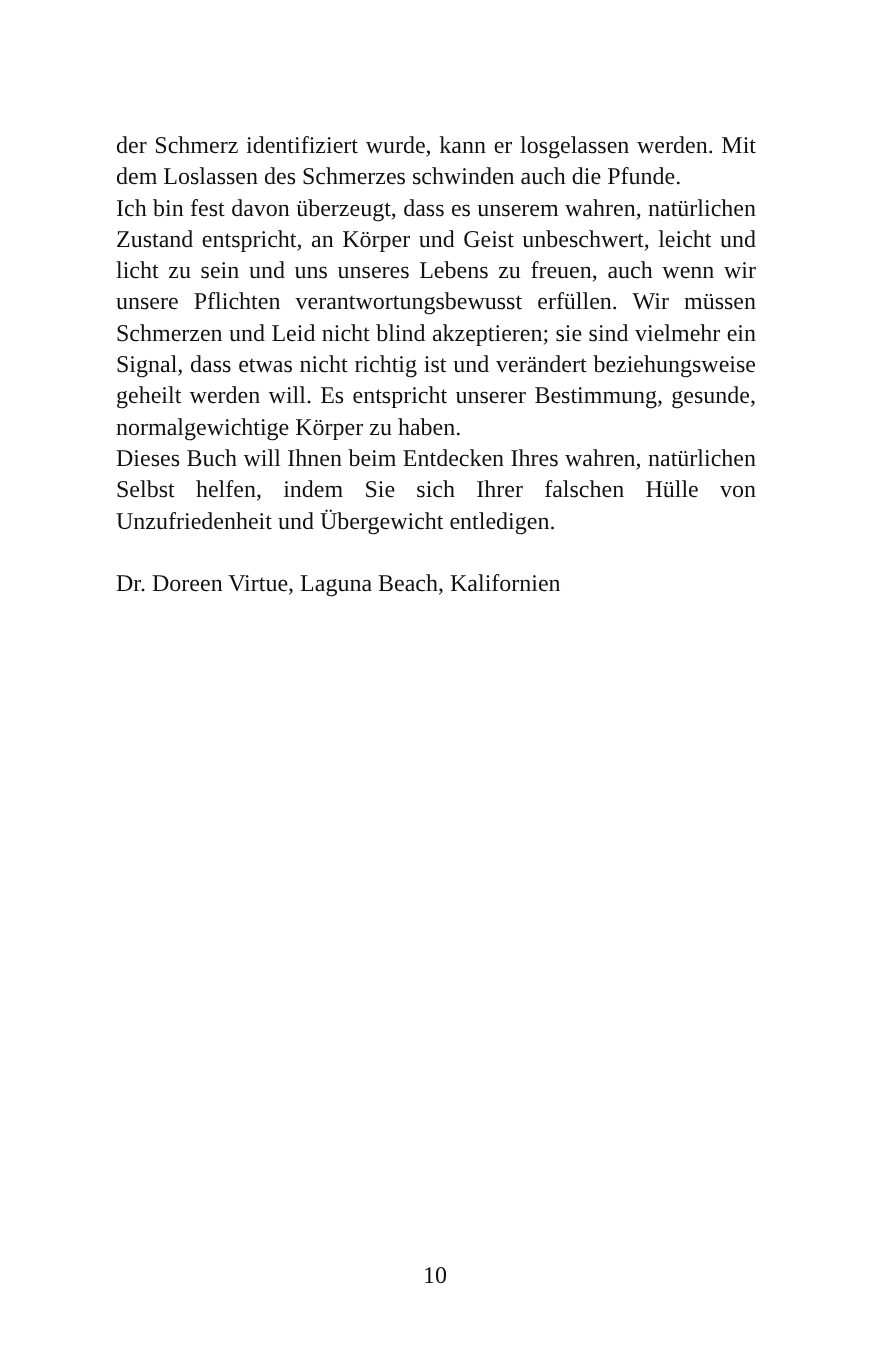der Schmerz identifiziert wurde, kann er losgelassen werden. Mit dem Loslassen des Schmerzes schwinden auch die Pfunde.
Ich bin fest davon überzeugt, dass es unserem wahren, natürlichen Zustand entspricht, an Körper und Geist unbeschwert, leicht und licht zu sein und uns unseres Lebens zu freuen, auch wenn wir unsere Pflichten verantwortungsbewusst erfüllen. Wir müssen Schmerzen und Leid nicht blind akzeptieren; sie sind vielmehr ein Signal, dass etwas nicht richtig ist und verändert beziehungsweise geheilt werden will. Es entspricht unserer Bestimmung, gesunde, normalgewichtige Körper zu haben.
Dieses Buch will Ihnen beim Entdecken Ihres wahren, natürlichen Selbst helfen, indem Sie sich Ihrer falschen Hülle von Unzufriedenheit und Übergewicht entledigen.
Dr. Doreen Virtue, Laguna Beach, Kalifornien
10